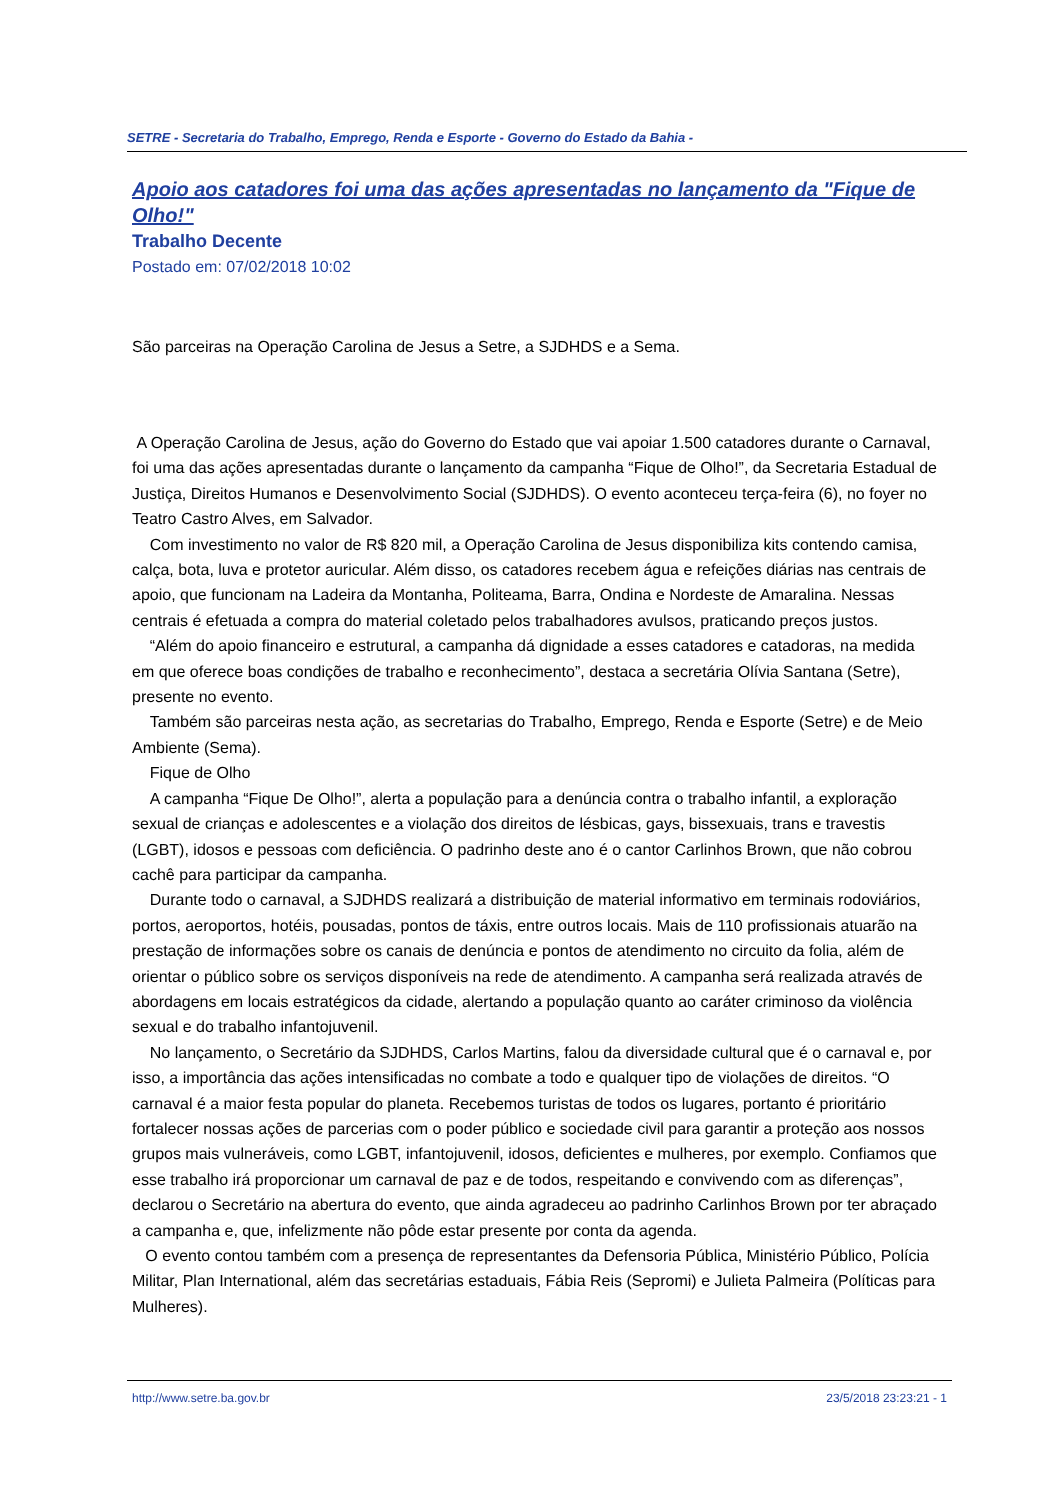SETRE - Secretaria do Trabalho, Emprego, Renda e Esporte - Governo do Estado da Bahia -
Apoio aos catadores foi uma das ações apresentadas no lançamento da "Fique de Olho!"
Trabalho Decente
Postado em: 07/02/2018 10:02
São parceiras na Operação Carolina de Jesus a Setre, a SJDHDS e a Sema.
A Operação Carolina de Jesus, ação do Governo do Estado que vai apoiar 1.500 catadores durante o Carnaval, foi uma das ações apresentadas durante o lançamento da campanha “Fique de Olho!”, da Secretaria Estadual de Justiça, Direitos Humanos e Desenvolvimento Social (SJDHDS). O evento aconteceu terça-feira (6), no foyer no Teatro Castro Alves, em Salvador.
Com investimento no valor de R$ 820 mil, a Operação Carolina de Jesus disponibiliza kits contendo camisa, calça, bota, luva e protetor auricular. Além disso, os catadores recebem água e refeições diárias nas centrais de apoio, que funcionam na Ladeira da Montanha, Politeama, Barra, Ondina e Nordeste de Amaralina. Nessas centrais é efetuada a compra do material coletado pelos trabalhadores avulsos, praticando preços justos.
“Além do apoio financeiro e estrutural, a campanha dá dignidade a esses catadores e catadoras, na medida em que oferece boas condições de trabalho e reconhecimento”, destaca a secretária Olívia Santana (Setre), presente no evento.
Também são parceiras nesta ação, as secretarias do Trabalho, Emprego, Renda e Esporte (Setre) e de Meio Ambiente (Sema).
Fique de Olho
A campanha “Fique De Olho!”, alerta a população para a denúncia contra o trabalho infantil, a exploração sexual de crianças e adolescentes e a violação dos direitos de lésbicas, gays, bissexuais, trans e travestis (LGBT), idosos e pessoas com deficiência. O padrinho deste ano é o cantor Carlinhos Brown, que não cobrou cachê para participar da campanha.
Durante todo o carnaval, a SJDHDS realizará a distribuição de material informativo em terminais rodoviários, portos, aeroportos, hotéis, pousadas, pontos de táxis, entre outros locais. Mais de 110 profissionais atuarão na prestação de informações sobre os canais de denúncia e pontos de atendimento no circuito da folia, além de orientar o público sobre os serviços disponíveis na rede de atendimento. A campanha será realizada através de abordagens em locais estratégicos da cidade, alertando a população quanto ao caráter criminoso da violência sexual e do trabalho infantojuvenil.
No lançamento, o Secretário da SJDHDS, Carlos Martins, falou da diversidade cultural que é o carnaval e, por isso, a importância das ações intensificadas no combate a todo e qualquer tipo de violações de direitos. “O carnaval é a maior festa popular do planeta. Recebemos turistas de todos os lugares, portanto é prioritário fortalecer nossas ações de parcerias com o poder público e sociedade civil para garantir a proteção aos nossos grupos mais vulneráveis, como LGBT, infantojuvenil, idosos, deficientes e mulheres, por exemplo. Confiamos que esse trabalho irá proporcionar um carnaval de paz e de todos, respeitando e convivendo com as diferenças”, declarou o Secretário na abertura do evento, que ainda agradeceu ao padrinho Carlinhos Brown por ter abraçado a campanha e, que, infelizmente não pôde estar presente por conta da agenda.
O evento contou também com a presença de representantes da Defensoria Pública, Ministério Público, Polícia Militar, Plan International, além das secretárias estaduais, Fábia Reis (Sepromi) e Julieta Palmeira (Políticas para Mulheres).
http://www.setre.ba.gov.br 23/5/2018 23:23:21 - 1